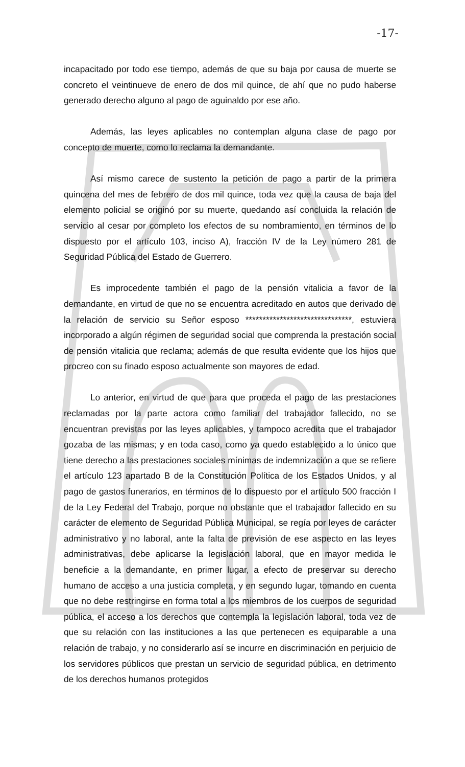-17-
incapacitado por todo ese tiempo, además de que su baja por causa de muerte se concreto el veintinueve de enero de dos mil quince, de ahí que no pudo haberse generado derecho alguno al pago de aguinaldo por ese año.
Además, las leyes aplicables no contemplan alguna clase de pago por concepto de muerte, como lo reclama la demandante.
Así mismo carece de sustento la petición de pago a partir de la primera quincena del mes de febrero de dos mil quince, toda vez que la causa de baja del elemento policial se originó por su muerte, quedando así concluida la relación de servicio al cesar por completo los efectos de su nombramiento, en términos de lo dispuesto por el artículo 103, inciso A), fracción IV de la Ley número 281 de Seguridad Pública del Estado de Guerrero.
Es improcedente también el pago de la pensión vitalicia a favor de la demandante, en virtud de que no se encuentra acreditado en autos que derivado de la relación de servicio su Señor esposo *******************************, estuviera incorporado a algún régimen de seguridad social que comprenda la prestación social de pensión vitalicia que reclama; además de que resulta evidente que los hijos que procreo con su finado esposo actualmente son mayores de edad.
Lo anterior, en virtud de que para que proceda el pago de las prestaciones reclamadas por la parte actora como familiar del trabajador fallecido, no se encuentran previstas por las leyes aplicables, y tampoco acredita que el trabajador gozaba de las mismas; y en toda caso, como ya quedo establecido a lo único que tiene derecho a las prestaciones sociales mínimas de indemnización a que se refiere el artículo 123 apartado B de la Constitución Política de los Estados Unidos, y al pago de gastos funerarios, en términos de lo dispuesto por el artículo 500 fracción I de la Ley Federal del Trabajo, porque no obstante que el trabajador fallecido en su carácter de elemento de Seguridad Pública Municipal, se regía por leyes de carácter administrativo y no laboral, ante la falta de previsión de ese aspecto en las leyes administrativas, debe aplicarse la legislación laboral, que en mayor medida le beneficie a la demandante, en primer lugar, a efecto de preservar su derecho humano de acceso a una justicia completa, y en segundo lugar, tomando en cuenta que no debe restringirse en forma total a los miembros de los cuerpos de seguridad pública, el acceso a los derechos que contempla la legislación laboral, toda vez de que su relación con las instituciones a las que pertenecen es equiparable a una relación de trabajo, y no considerarlo así se incurre en discriminación en perjuicio de los servidores públicos que prestan un servicio de seguridad pública, en detrimento de los derechos humanos protegidos